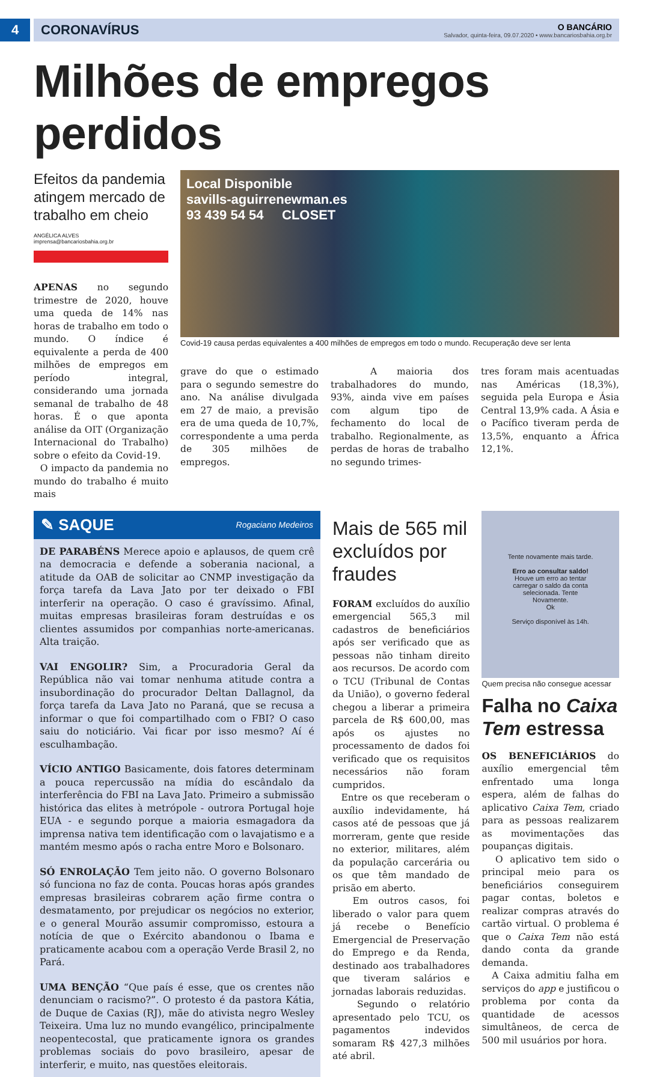4 CORONAVÍRUS
O BANCÁRIO
Salvador, quinta-feira, 09.07.2020 • www.bancariosbahia.org.br
Milhões de empregos perdidos
Efeitos da pandemia atingem mercado de trabalho em cheio
ANGÉLICA ALVES
imprensa@bancariosbahia.org.br
APENAS no segundo trimestre de 2020, houve uma queda de 14% nas horas de trabalho em todo o mundo. O índice é equivalente a perda de 400 milhões de empregos em período integral, considerando uma jornada semanal de trabalho de 48 horas. É o que aponta análise da OIT (Organização Internacional do Trabalho) sobre o efeito da Covid-19.
O impacto da pandemia no mundo do trabalho é muito mais
Local Disponible
savills-aguirrenewman.es
93 439 54 54 CLOSET
Covid-19 causa perdas equivalentes a 400 milhões de empregos em todo o mundo. Recuperação deve ser lenta
grave do que o estimado para o segundo semestre do ano. Na análise divulgada em 27 de maio, a previsão era de uma queda de 10,7%, correspondente a uma perda de 305 milhões de empregos.
A maioria dos trabalhadores do mundo, 93%, ainda vive em países com algum tipo de fechamento do local de trabalho. Regionalmente, as perdas de horas de trabalho no segundo trimes-
tres foram mais acentuadas nas Américas (18,3%), seguida pela Europa e Ásia Central 13,9% cada. A Ásia e o Pacífico tiveram perda de 13,5%, enquanto a África 12,1%.
✎ SAQUE Rogaciano Medeiros
DE PARABÉNS Merece apoio e aplausos, de quem crê na democracia e defende a soberania nacional, a atitude da OAB de solicitar ao CNMP investigação da força tarefa da Lava Jato por ter deixado o FBI interferir na operação. O caso é gravíssimo. Afinal, muitas empresas brasileiras foram destruídas e os clientes assumidos por companhias norte-americanas. Alta traição.
VAI ENGOLIR? Sim, a Procuradoria Geral da República não vai tomar nenhuma atitude contra a insubordinação do procurador Deltan Dallagnol, da força tarefa da Lava Jato no Paraná, que se recusa a informar o que foi compartilhado com o FBI? O caso saiu do noticiário. Vai ficar por isso mesmo? Aí é esculhambação.
VÍCIO ANTIGO Basicamente, dois fatores determinam a pouca repercussão na mídia do escândalo da interferência do FBI na Lava Jato. Primeiro a submissão histórica das elites à metrópole - outrora Portugal hoje EUA - e segundo porque a maioria esmagadora da imprensa nativa tem identificação com o lavajatismo e a mantém mesmo após o racha entre Moro e Bolsonaro.
SÓ ENROLAÇÃO Tem jeito não. O governo Bolsonaro só funciona no faz de conta. Poucas horas após grandes empresas brasileiras cobrarem ação firme contra o desmatamento, por prejudicar os negócios no exterior, e o general Mourão assumir compromisso, estoura a notícia de que o Exército abandonou o Ibama e praticamente acabou com a operação Verde Brasil 2, no Pará.
UMA BENÇÃO “Que país é esse, que os crentes não denunciam o racismo?”. O protesto é da pastora Kátia, de Duque de Caxias (RJ), mãe do ativista negro Wesley Teixeira. Uma luz no mundo evangélico, principalmente neopentecostal, que praticamente ignora os grandes problemas sociais do povo brasileiro, apesar de interferir, e muito, nas questões eleitorais.
Mais de 565 mil excluídos por fraudes
FORAM excluídos do auxílio emergencial 565,3 mil cadastros de beneficiários após ser verificado que as pessoas não tinham direito aos recursos. De acordo com o TCU (Tribunal de Contas da União), o governo federal chegou a liberar a primeira parcela de R$ 600,00, mas após os ajustes no processamento de dados foi verificado que os requisitos necessários não foram cumpridos.
Entre os que receberam o auxílio indevidamente, há casos até de pessoas que já morreram, gente que reside no exterior, militares, além da população carcerária ou os que têm mandado de prisão em aberto.
Em outros casos, foi liberado o valor para quem já recebe o Benefício Emergencial de Preservação do Emprego e da Renda, destinado aos trabalhadores que tiveram salários e jornadas laborais reduzidas.
Segundo o relatório apresentado pelo TCU, os pagamentos indevidos somaram R$ 427,3 milhões até abril.
Tente novamente mais tarde.
Erro ao consultar saldo!
Houve um erro ao tentar carregar o saldo da conta selecionada. Tente Novamente.
Ok
Serviço disponível às 14h.
Quem precisa não consegue acessar
Falha no Caixa Tem estressa
OS BENEFICIÁRIOS do auxílio emergencial têm enfrentado uma longa espera, além de falhas do aplicativo Caixa Tem, criado para as pessoas realizarem as movimentações das poupanças digitais.
O aplicativo tem sido o principal meio para os beneficiários conseguirem pagar contas, boletos e realizar compras através do cartão virtual. O problema é que o Caixa Tem não está dando conta da grande demanda.
A Caixa admitiu falha em serviços do app e justificou o problema por conta da quantidade de acessos simultâneos, de cerca de 500 mil usuários por hora.